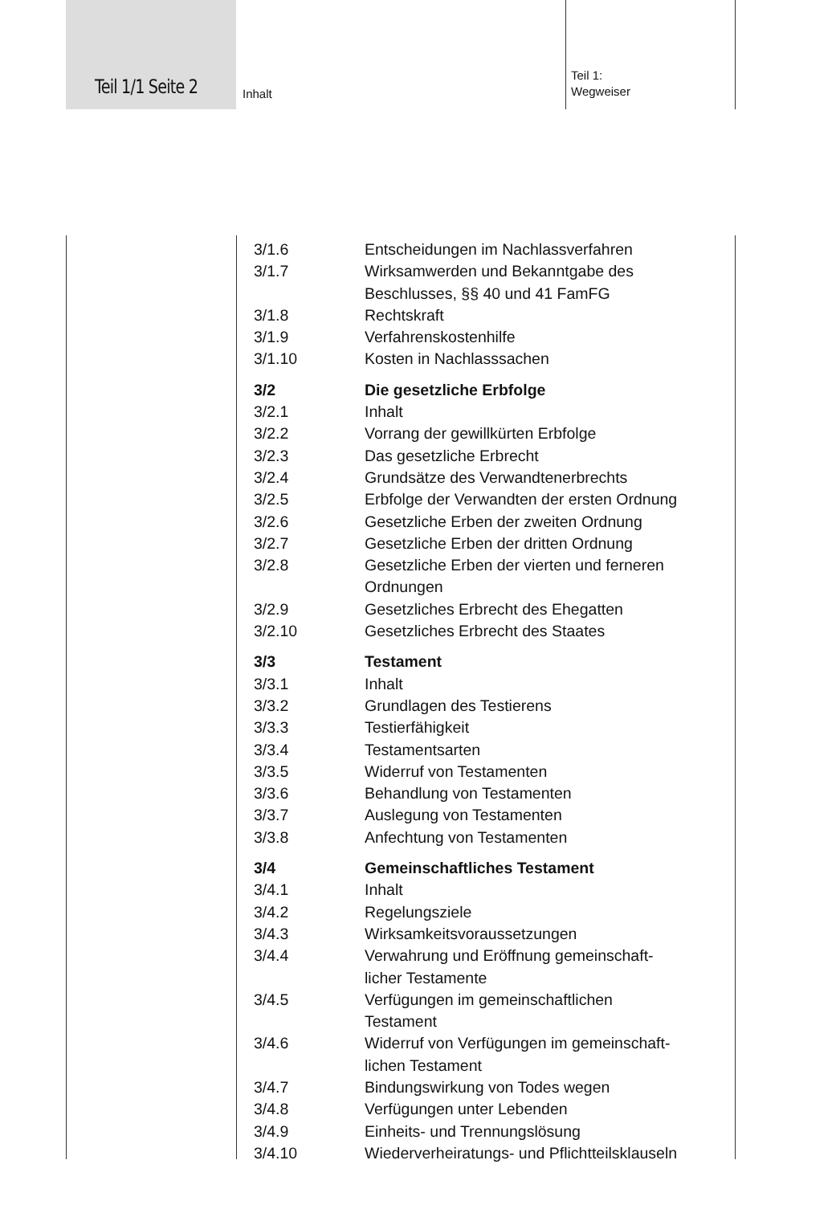Teil 1/1 Seite 2 Inhalt
Teil 1:
Wegweiser
3/1.6 Entscheidungen im Nachlassverfahren
3/1.7 Wirksamwerden und Bekanntgabe des Beschlusses, §§ 40 und 41 FamFG
3/1.8 Rechtskraft
3/1.9 Verfahrenskostenhilfe
3/1.10 Kosten in Nachlasssachen
3/2 Die gesetzliche Erbfolge
3/2.1 Inhalt
3/2.2 Vorrang der gewillkürten Erbfolge
3/2.3 Das gesetzliche Erbrecht
3/2.4 Grundsätze des Verwandtenerbrechts
3/2.5 Erbfolge der Verwandten der ersten Ordnung
3/2.6 Gesetzliche Erben der zweiten Ordnung
3/2.7 Gesetzliche Erben der dritten Ordnung
3/2.8 Gesetzliche Erben der vierten und ferneren Ordnungen
3/2.9 Gesetzliches Erbrecht des Ehegatten
3/2.10 Gesetzliches Erbrecht des Staates
3/3 Testament
3/3.1 Inhalt
3/3.2 Grundlagen des Testierens
3/3.3 Testierfähigkeit
3/3.4 Testamentsarten
3/3.5 Widerruf von Testamenten
3/3.6 Behandlung von Testamenten
3/3.7 Auslegung von Testamenten
3/3.8 Anfechtung von Testamenten
3/4 Gemeinschaftliches Testament
3/4.1 Inhalt
3/4.2 Regelungsziele
3/4.3 Wirksamkeitsvoraussetzungen
3/4.4 Verwahrung und Eröffnung gemeinschaft-
licher Testamente
3/4.5 Verfügungen im gemeinschaftlichen
Testament
3/4.6 Widerruf von Verfügungen im gemeinschaft-
lichen Testament
3/4.7 Bindungswirkung von Todes wegen
3/4.8 Verfügungen unter Lebenden
3/4.9 Einheits- und Trennungslösung
3/4.10 Wiederverheiratungs- und Pflichtteilsklauseln